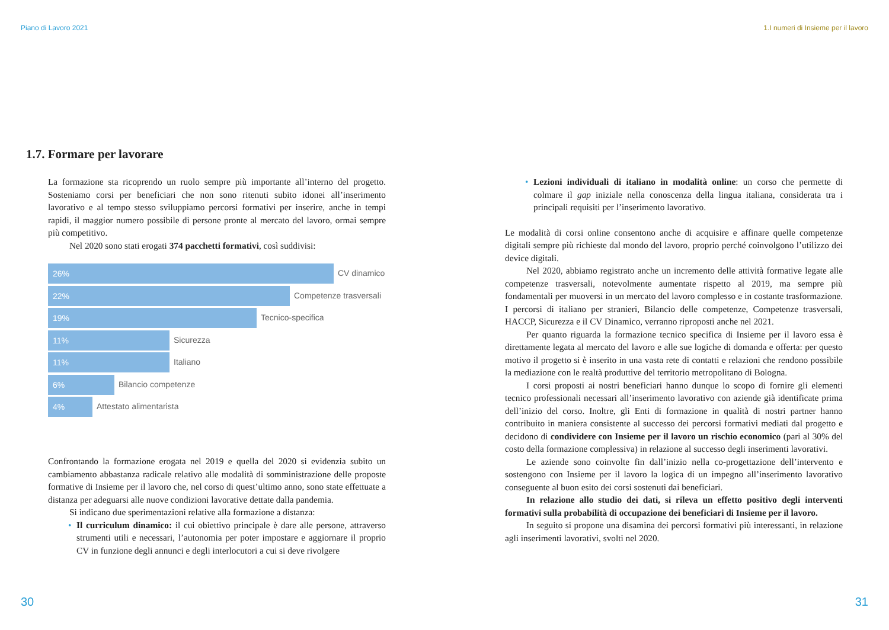Piano di Lavoro 2021
1.7. Formare per lavorare
La formazione sta ricoprendo un ruolo sempre più importante all’interno del progetto. Sosteniamo corsi per beneficiari che non sono ritenuti subito idonei all’inserimento lavorativo e al tempo stesso sviluppiamo percorsi formativi per inserire, anche in tempi rapidi, il maggior numero possibile di persone pronte al mercato del lavoro, ormai sempre più competitivo.
Nel 2020 sono stati erogati 374 pacchetti formativi, così suddivisi:
26%
CV dinamico
22%
Competenze trasversali
19%
Tecnico-specifica
11%
Sicurezza
11%
Italiano
6%
Bilancio competenze
4%
Attestato alimentarista
Confrontando la formazione erogata nel 2019 e quella del 2020 si evidenzia subito un cambiamento abbastanza radicale relativo alle modalità di somministrazione delle proposte formative di Insieme per il lavoro che, nel corso di quest’ultimo anno, sono state effettuate a distanza per adeguarsi alle nuove condizioni lavorative dettate dalla pandemia.
Si indicano due sperimentazioni relative alla formazione a distanza:
• Il curriculum dinamico: il cui obiettivo principale è dare alle persone, attraverso strumenti utili e necessari, l’autonomia per poter impostare e aggiornare il proprio CV in funzione degli annunci e degli interlocutori a cui si deve rivolgere
30
1.I numeri di Insieme per il lavoro
• Lezioni individuali di italiano in modalità online: un corso che permette di colmare il gap iniziale nella conoscenza della lingua italiana, considerata tra i principali requisiti per l’inserimento lavorativo.
Le modalità di corsi online consentono anche di acquisire e affinare quelle competenze digitali sempre più richieste dal mondo del lavoro, proprio perché coinvolgono l’utilizzo dei device digitali.
Nel 2020, abbiamo registrato anche un incremento delle attività formative legate alle competenze trasversali, notevolmente aumentate rispetto al 2019, ma sempre più fondamentali per muoversi in un mercato del lavoro complesso e in costante trasformazione. I percorsi di italiano per stranieri, Bilancio delle competenze, Competenze trasversali, HACCP, Sicurezza e il CV Dinamico, verranno riproposti anche nel 2021.
Per quanto riguarda la formazione tecnico specifica di Insieme per il lavoro essa è direttamente legata al mercato del lavoro e alle sue logiche di domanda e offerta: per questo motivo il progetto si è inserito in una vasta rete di contatti e relazioni che rendono possibile la mediazione con le realtà produttive del territorio metropolitano di Bologna.
I corsi proposti ai nostri beneficiari hanno dunque lo scopo di fornire gli elementi tecnico professionali necessari all’inserimento lavorativo con aziende già identificate prima dell’inizio del corso. Inoltre, gli Enti di formazione in qualità di nostri partner hanno contribuito in maniera consistente al successo dei percorsi formativi mediati dal progetto e decidono di condividere con Insieme per il lavoro un rischio economico (pari al 30% del costo della formazione complessiva) in relazione al successo degli inserimenti lavorativi.
Le aziende sono coinvolte fin dall’inizio nella co-progettazione dell’intervento e sostengono con Insieme per il lavoro la logica di un impegno all’inserimento lavorativo conseguente al buon esito dei corsi sostenuti dai beneficiari.
In relazione allo studio dei dati, si rileva un effetto positivo degli interventi formativi sulla probabilità di occupazione dei beneficiari di Insieme per il lavoro.
In seguito si propone una disamina dei percorsi formativi più interessanti, in relazione agli inserimenti lavorativi, svolti nel 2020.
31